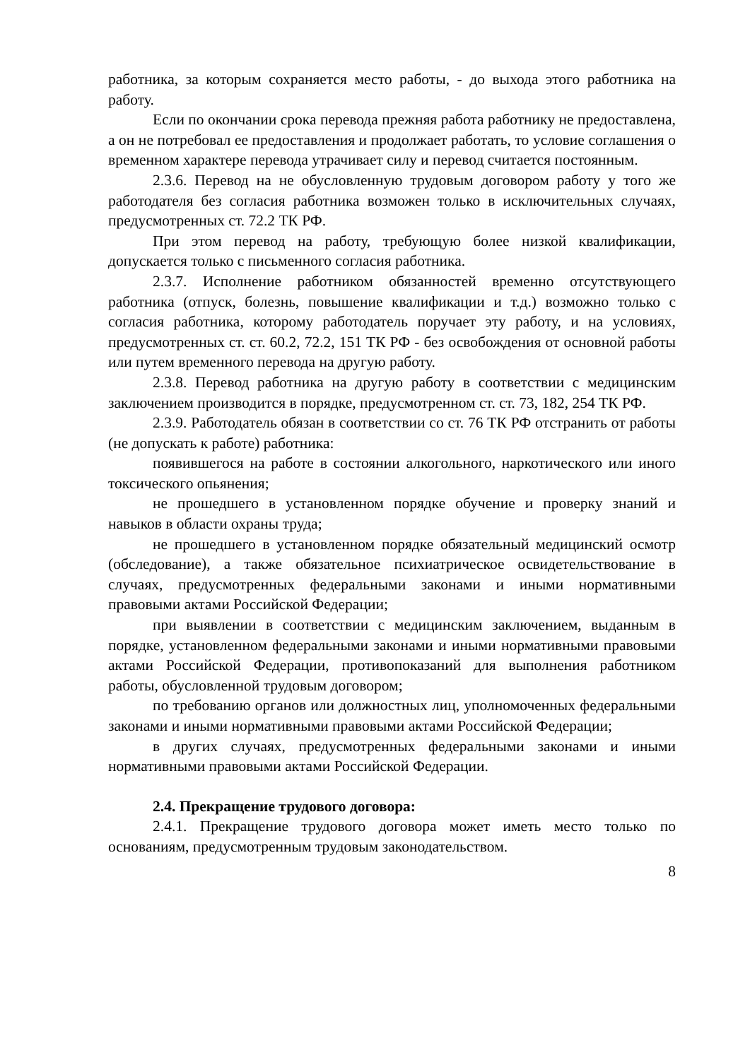работника, за которым сохраняется место работы, - до выхода этого работника на работу.
Если по окончании срока перевода прежняя работа работнику не предоставлена, а он не потребовал ее предоставления и продолжает работать, то условие соглашения о временном характере перевода утрачивает силу и перевод считается постоянным.
2.3.6. Перевод на не обусловленную трудовым договором работу у того же работодателя без согласия работника возможен только в исключительных случаях, предусмотренных ст. 72.2 ТК РФ.
При этом перевод на работу, требующую более низкой квалификации, допускается только с письменного согласия работника.
2.3.7. Исполнение работником обязанностей временно отсутствующего работника (отпуск, болезнь, повышение квалификации и т.д.) возможно только с согласия работника, которому работодатель поручает эту работу, и на условиях, предусмотренных ст. ст. 60.2, 72.2, 151 ТК РФ - без освобождения от основной работы или путем временного перевода на другую работу.
2.3.8. Перевод работника на другую работу в соответствии с медицинским заключением производится в порядке, предусмотренном ст. ст. 73, 182, 254 ТК РФ.
2.3.9. Работодатель обязан в соответствии со ст. 76 ТК РФ отстранить от работы (не допускать к работе) работника:
появившегося на работе в состоянии алкогольного, наркотического или иного токсического опьянения;
не прошедшего в установленном порядке обучение и проверку знаний и навыков в области охраны труда;
не прошедшего в установленном порядке обязательный медицинский осмотр (обследование), а также обязательное психиатрическое освидетельствование в случаях, предусмотренных федеральными законами и иными нормативными правовыми актами Российской Федерации;
при выявлении в соответствии с медицинским заключением, выданным в порядке, установленном федеральными законами и иными нормативными правовыми актами Российской Федерации, противопоказаний для выполнения работником работы, обусловленной трудовым договором;
по требованию органов или должностных лиц, уполномоченных федеральными законами и иными нормативными правовыми актами Российской Федерации;
в других случаях, предусмотренных федеральными законами и иными нормативными правовыми актами Российской Федерации.
2.4. Прекращение трудового договора:
2.4.1. Прекращение трудового договора может иметь место только по основаниям, предусмотренным трудовым законодательством.
8